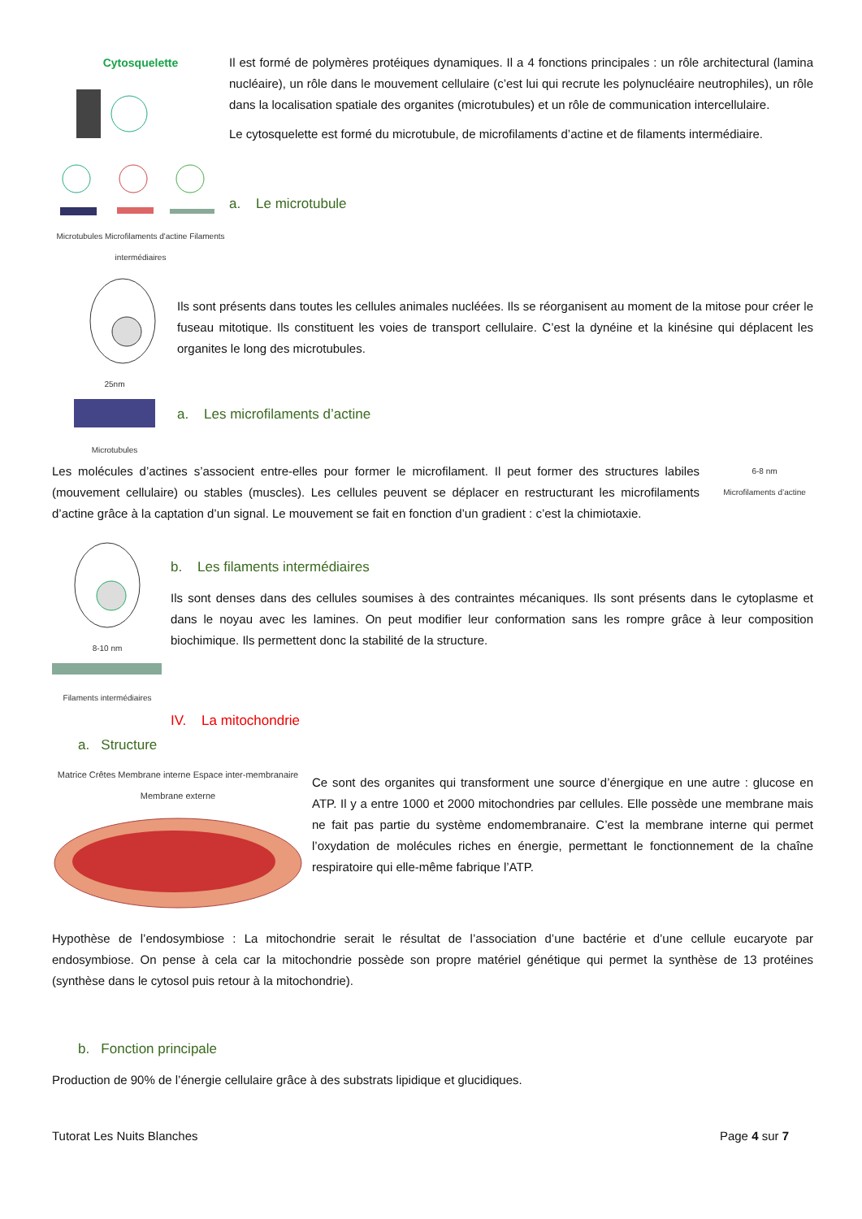Cytosquelette
Microtubules Microfilaments d'actine Filaments intermédiaires
Il est formé de polymères protéiques dynamiques. Il a 4 fonctions principales : un rôle architectural (lamina nucléaire), un rôle dans le mouvement cellulaire (c’est lui qui recrute les polynucléaire neutrophiles), un rôle dans la localisation spatiale des organites (microtubules) et un rôle de communication intercellulaire.
Le cytosquelette est formé du microtubule, de microfilaments d’actine et de filaments intermédiaire.
a. Le microtubule
25nm
Microtubules
Ils sont présents dans toutes les cellules animales nucléées. Ils se réorganisent au moment de la mitose pour créer le fuseau mitotique. Ils constituent les voies de transport cellulaire. C’est la dynéine et la kinésine qui déplacent les organites le long des microtubules.
a. Les microfilaments d’actine
Les molécules d’actines s’associent entre-elles pour former le microfilament. Il peut former des structures labiles (mouvement cellulaire) ou stables (muscles). Les cellules peuvent se déplacer en restructurant les microfilaments d’actine grâce à la captation d’un signal. Le mouvement se fait en fonction d’un gradient : c’est la chimiotaxie.
6-8 nm
Microfilaments d’actine
8-10 nm
Filaments intermédiaires
b. Les filaments intermédiaires
Ils sont denses dans des cellules soumises à des contraintes mécaniques. Ils sont présents dans le cytoplasme et dans le noyau avec les lamines. On peut modifier leur conformation sans les rompre grâce à leur composition biochimique. Ils permettent donc la stabilité de la structure.
IV. La mitochondrie
a. Structure
Matrice Crêtes Membrane interne Espace inter-membranaire Membrane externe
Ce sont des organites qui transforment une source d’énergique en une autre : glucose en ATP. Il y a entre 1000 et 2000 mitochondries par cellules. Elle possède une membrane mais ne fait pas partie du système endomembranaire. C’est la membrane interne qui permet l’oxydation de molécules riches en énergie, permettant le fonctionnement de la chaîne respiratoire qui elle-même fabrique l’ATP.
Hypothèse de l’endosymbiose : La mitochondrie serait le résultat de l’association d’une bactérie et d’une cellule eucaryote par endosymbiose. On pense à cela car la mitochondrie possède son propre matériel génétique qui permet la synthèse de 13 protéines (synthèse dans le cytosol puis retour à la mitochondrie).
b. Fonction principale
Production de 90% de l’énergie cellulaire grâce à des substrats lipidique et glucidiques.
Tutorat Les Nuits Blanches Page 4 sur 7